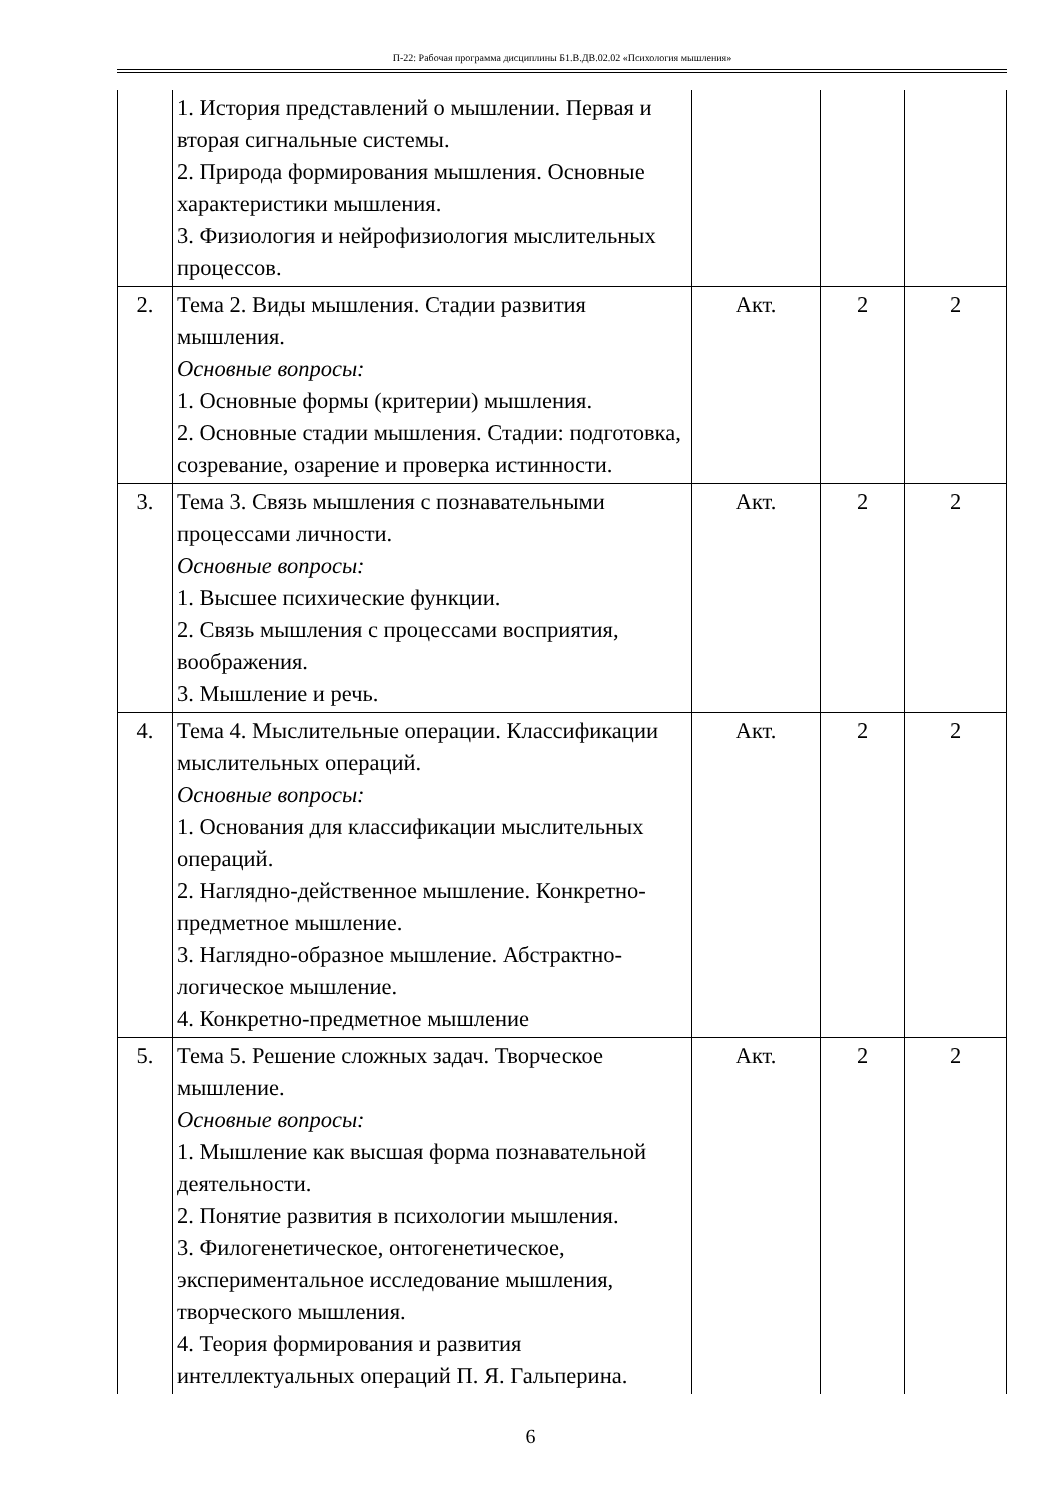П-22: Рабочая программа дисциплины Б1.В.ДВ.02.02 «Психология мышления»
| | 1. История представлений о мышлении. Первая и вторая сигнальные системы. 2. Природа формирования мышления. Основные характеристики мышления. 3. Физиология и нейрофизиология мыслительных процессов. | | | |
| 2. | Тема 2. Виды мышления. Стадии развития мышления. Основные вопросы: 1. Основные формы (критерии) мышления. 2. Основные стадии мышления. Стадии: подготовка, созревание, озарение и проверка истинности. | Акт. | 2 | 2 |
| 3. | Тема 3. Связь мышления с познавательными процессами личности. Основные вопросы: 1. Высшее психические функции. 2. Связь мышления с процессами восприятия, воображения. 3. Мышление и речь. | Акт. | 2 | 2 |
| 4. | Тема 4. Мыслительные операции. Классификации мыслительных операций. Основные вопросы: 1. Основания для классификации мыслительных операций. 2. Наглядно-действенное мышление. Конкретно-предметное мышление. 3. Наглядно-образное мышление. Абстрактно-логическое мышление. 4. Конкретно-предметное мышление | Акт. | 2 | 2 |
| 5. | Тема 5. Решение сложных задач. Творческое мышление. Основные вопросы: 1. Мышление как высшая форма познавательной деятельности. 2. Понятие развития в психологии мышления. 3. Филогенетическое, онтогенетическое, экспериментальное исследование мышления, творческого мышления. 4. Теория формирования и развития интеллектуальных операций П. Я. Гальперина. | Акт. | 2 | 2 |
6